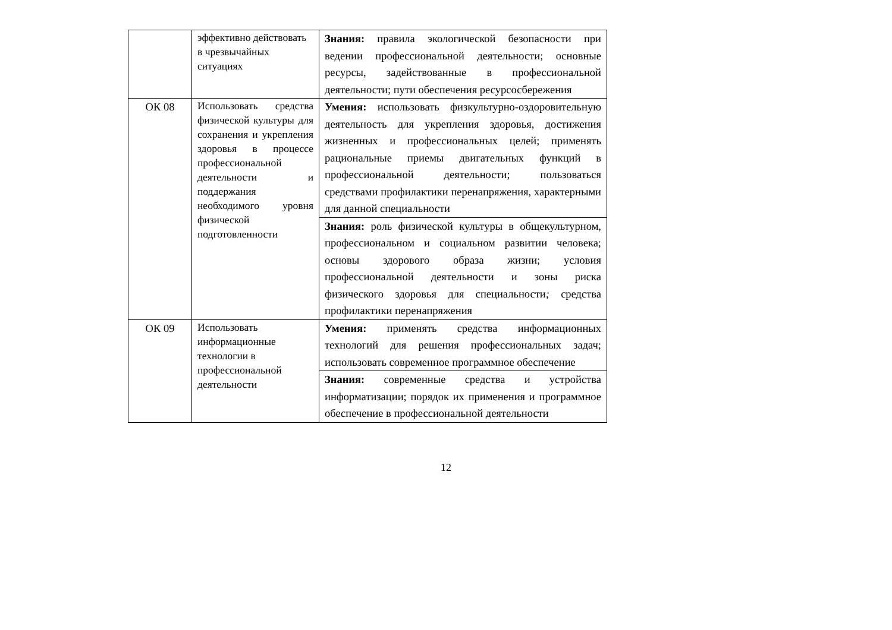| | эффективно действовать в чрезвычайных ситуациях | Знания: правила экологической безопасности при ведении профессиональной деятельности; основные ресурсы, задействованные в профессиональной деятельности; пути обеспечения ресурсосбережения |
| ОК 08 | Использовать средства физической культуры для сохранения и укрепления здоровья в процессе профессиональной деятельности и поддержания необходимого уровня физической подготовленности | Умения: использовать физкультурно-оздоровительную деятельность для укрепления здоровья, достижения жизненных и профессиональных целей; применять рациональные приемы двигательных функций в профессиональной деятельности; пользоваться средствами профилактики перенапряжения, характерными для данной специальности |
| | | Знания: роль физической культуры в общекультурном, профессиональном и социальном развитии человека; основы здорового образа жизни; условия профессиональной деятельности и зоны риска физического здоровья для специальности ; средства профилактики перенапряжения |
| ОК 09 | Использовать информационные технологии в профессиональной деятельности | Умения: применять средства информационных технологий для решения профессиональных задач; использовать современное программное обеспечение |
| | | Знания: современные средства и устройства информатизации; порядок их применения и программное обеспечение в профессиональной деятельности |
12